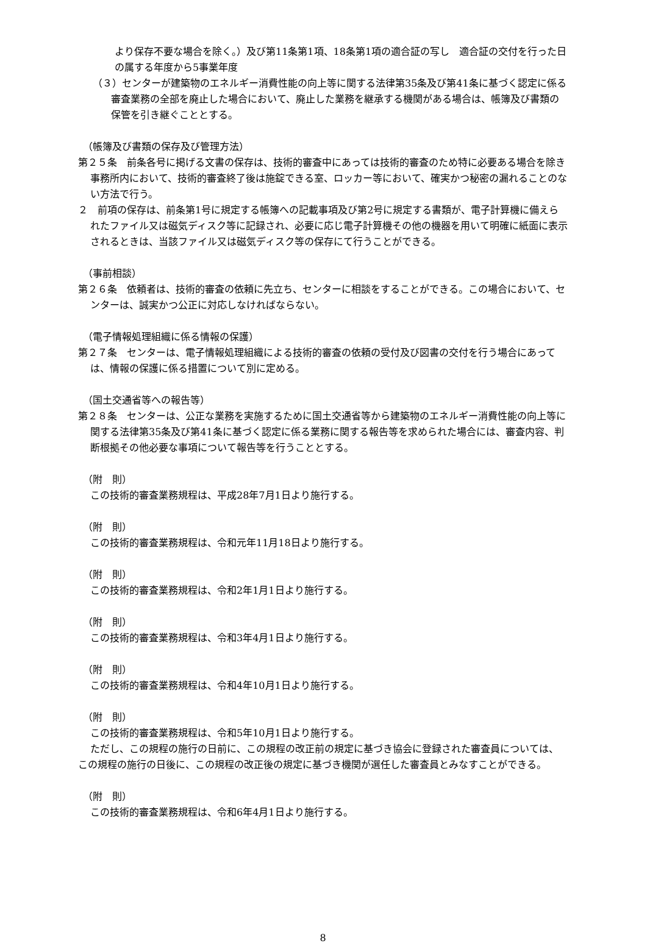より保存不要な場合を除く。）及び第11条第1項、18条第1項の適合証の写し　適合証の交付を行った日の属する年度から5事業年度
（３）センターが建築物のエネルギー消費性能の向上等に関する法律第35条及び第41条に基づく認定に係る審査業務の全部を廃止した場合において、廃止した業務を継承する機関がある場合は、帳簿及び書類の保管を引き継ぐこととする。
（帳簿及び書類の保存及び管理方法）
第２５条　前条各号に掲げる文書の保存は、技術的審査中にあっては技術的審査のため特に必要ある場合を除き事務所内において、技術的審査終了後は施錠できる室、ロッカー等において、確実かつ秘密の漏れることのない方法で行う。
２　前項の保存は、前条第1号に規定する帳簿への記載事項及び第2号に規定する書類が、電子計算機に備えられたファイル又は磁気ディスク等に記録され、必要に応じ電子計算機その他の機器を用いて明確に紙面に表示されるときは、当該ファイル又は磁気ディスク等の保存にて行うことができる。
（事前相談）
第２６条　依頼者は、技術的審査の依頼に先立ち、センターに相談をすることができる。この場合において、センターは、誠実かつ公正に対応しなければならない。
（電子情報処理組織に係る情報の保護）
第２７条　センターは、電子情報処理組織による技術的審査の依頼の受付及び図書の交付を行う場合にあっては、情報の保護に係る措置について別に定める。
（国土交通省等への報告等）
第２８条　センターは、公正な業務を実施するために国土交通省等から建築物のエネルギー消費性能の向上等に関する法律第35条及び第41条に基づく認定に係る業務に関する報告等を求められた場合には、審査内容、判断根拠その他必要な事項について報告等を行うこととする。
（附　則）
この技術的審査業務規程は、平成28年7月1日より施行する。
（附　則）
この技術的審査業務規程は、令和元年11月18日より施行する。
（附　則）
この技術的審査業務規程は、令和2年1月1日より施行する。
（附　則）
この技術的審査業務規程は、令和3年4月1日より施行する。
（附　則）
この技術的審査業務規程は、令和4年10月1日より施行する。
（附　則）
この技術的審査業務規程は、令和5年10月1日より施行する。
ただし、この規程の施行の日前に、この規程の改正前の規定に基づき協会に登録された審査員については、この規程の施行の日後に、この規程の改正後の規定に基づき機関が選任した審査員とみなすことができる。
（附　則）
この技術的審査業務規程は、令和6年4月1日より施行する。
8